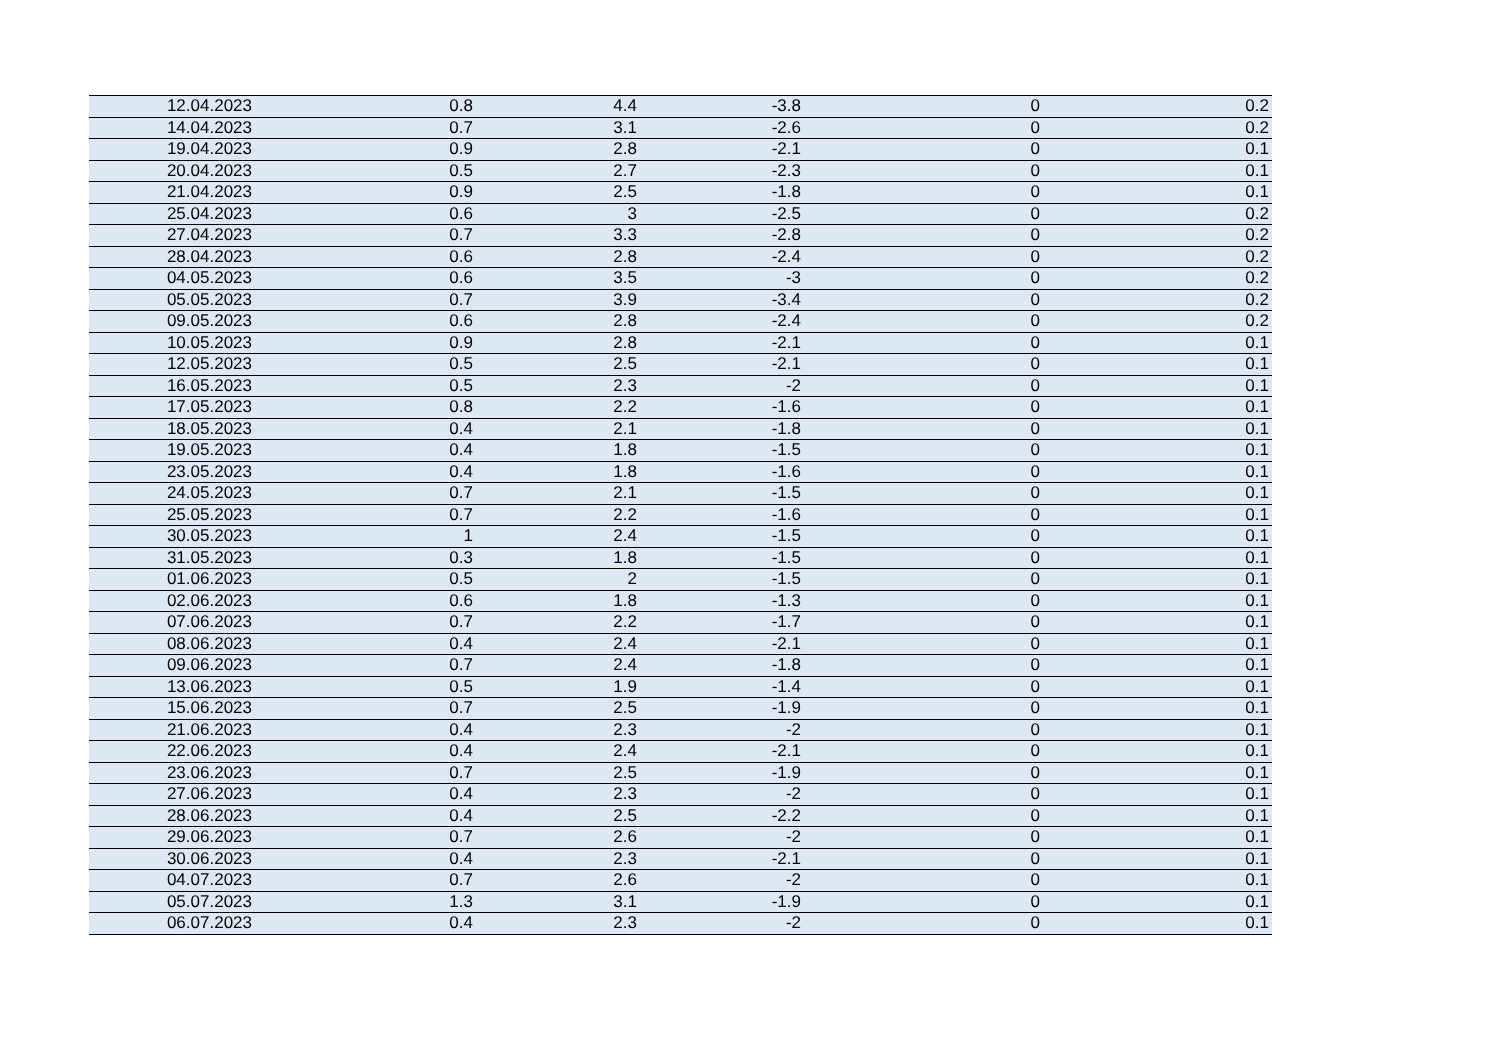| 12.04.2023 | 0.8 | 4.4 | -3.8 | 0 | 0.2 |
| 14.04.2023 | 0.7 | 3.1 | -2.6 | 0 | 0.2 |
| 19.04.2023 | 0.9 | 2.8 | -2.1 | 0 | 0.1 |
| 20.04.2023 | 0.5 | 2.7 | -2.3 | 0 | 0.1 |
| 21.04.2023 | 0.9 | 2.5 | -1.8 | 0 | 0.1 |
| 25.04.2023 | 0.6 | 3 | -2.5 | 0 | 0.2 |
| 27.04.2023 | 0.7 | 3.3 | -2.8 | 0 | 0.2 |
| 28.04.2023 | 0.6 | 2.8 | -2.4 | 0 | 0.2 |
| 04.05.2023 | 0.6 | 3.5 | -3 | 0 | 0.2 |
| 05.05.2023 | 0.7 | 3.9 | -3.4 | 0 | 0.2 |
| 09.05.2023 | 0.6 | 2.8 | -2.4 | 0 | 0.2 |
| 10.05.2023 | 0.9 | 2.8 | -2.1 | 0 | 0.1 |
| 12.05.2023 | 0.5 | 2.5 | -2.1 | 0 | 0.1 |
| 16.05.2023 | 0.5 | 2.3 | -2 | 0 | 0.1 |
| 17.05.2023 | 0.8 | 2.2 | -1.6 | 0 | 0.1 |
| 18.05.2023 | 0.4 | 2.1 | -1.8 | 0 | 0.1 |
| 19.05.2023 | 0.4 | 1.8 | -1.5 | 0 | 0.1 |
| 23.05.2023 | 0.4 | 1.8 | -1.6 | 0 | 0.1 |
| 24.05.2023 | 0.7 | 2.1 | -1.5 | 0 | 0.1 |
| 25.05.2023 | 0.7 | 2.2 | -1.6 | 0 | 0.1 |
| 30.05.2023 | 1 | 2.4 | -1.5 | 0 | 0.1 |
| 31.05.2023 | 0.3 | 1.8 | -1.5 | 0 | 0.1 |
| 01.06.2023 | 0.5 | 2 | -1.5 | 0 | 0.1 |
| 02.06.2023 | 0.6 | 1.8 | -1.3 | 0 | 0.1 |
| 07.06.2023 | 0.7 | 2.2 | -1.7 | 0 | 0.1 |
| 08.06.2023 | 0.4 | 2.4 | -2.1 | 0 | 0.1 |
| 09.06.2023 | 0.7 | 2.4 | -1.8 | 0 | 0.1 |
| 13.06.2023 | 0.5 | 1.9 | -1.4 | 0 | 0.1 |
| 15.06.2023 | 0.7 | 2.5 | -1.9 | 0 | 0.1 |
| 21.06.2023 | 0.4 | 2.3 | -2 | 0 | 0.1 |
| 22.06.2023 | 0.4 | 2.4 | -2.1 | 0 | 0.1 |
| 23.06.2023 | 0.7 | 2.5 | -1.9 | 0 | 0.1 |
| 27.06.2023 | 0.4 | 2.3 | -2 | 0 | 0.1 |
| 28.06.2023 | 0.4 | 2.5 | -2.2 | 0 | 0.1 |
| 29.06.2023 | 0.7 | 2.6 | -2 | 0 | 0.1 |
| 30.06.2023 | 0.4 | 2.3 | -2.1 | 0 | 0.1 |
| 04.07.2023 | 0.7 | 2.6 | -2 | 0 | 0.1 |
| 05.07.2023 | 1.3 | 3.1 | -1.9 | 0 | 0.1 |
| 06.07.2023 | 0.4 | 2.3 | -2 | 0 | 0.1 |